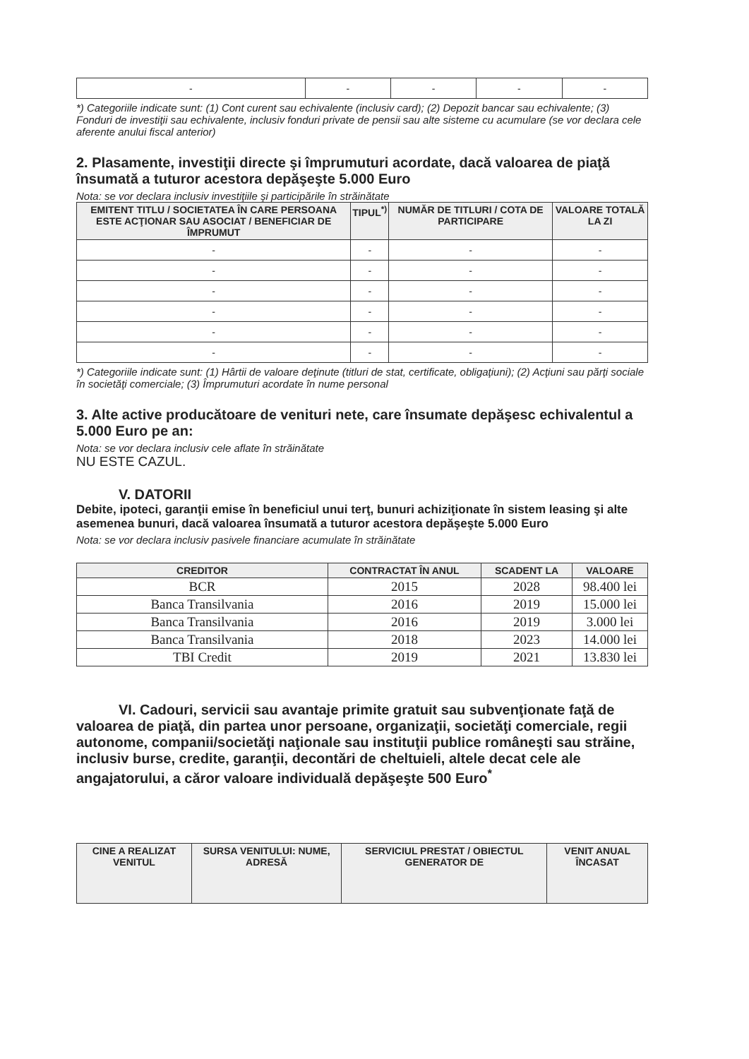| - | - | - | - | - |
*) Categoriile indicate sunt: (1) Cont curent sau echivalente (inclusiv card); (2) Depozit bancar sau echivalente; (3) Fonduri de investiţii sau echivalente, inclusiv fonduri private de pensii sau alte sisteme cu acumulare (se vor declara cele aferente anului fiscal anterior)
2. Plasamente, investiţii directe şi împrumuturi acordate, dacă valoarea de piaţă însumată a tuturor acestora depăşeşte 5.000 Euro
Nota: se vor declara inclusiv investiţiile şi participările în străinătate
| EMITENT TITLU / SOCIETATEA ÎN CARE PERSOANA ESTE ACŢIONAR SAU ASOCIAT / BENEFICIAR DE ÎMPRUMUT | TIPUL<sup>*)</sup> | NUMĂR DE TITLURI / COTA DE PARTICIPARE | VALOARE TOTALĂ LA ZI |
| --- | --- | --- | --- |
| - | - | - | - |
| - | - | - | - |
| - | - | - | - |
| - | - | - | - |
| - | - | - | - |
| - | - | - | - |
*) Categoriile indicate sunt: (1) Hârtii de valoare deţinute (titluri de stat, certificate, obligaţiuni); (2) Acţiuni sau părţi sociale în societăţi comerciale; (3) Împrumuturi acordate în nume personal
3. Alte active producătoare de venituri nete, care însumate depăşesc echivalentul a 5.000 Euro pe an:
Nota: se vor declara inclusiv cele aflate în străinătate
NU ESTE CAZUL.
V. DATORII
Debite, ipoteci, garanţii emise în beneficiul unui terţ, bunuri achiziţionate în sistem leasing şi alte asemenea bunuri, dacă valoarea însumată a tuturor acestora depăşeşte 5.000 Euro
Nota: se vor declara inclusiv pasivele financiare acumulate în străinătate
| CREDITOR | CONTRACTAT ÎN ANUL | SCADENT LA | VALOARE |
| --- | --- | --- | --- |
| BCR | 2015 | 2028 | 98.400 lei |
| Banca Transilvania | 2016 | 2019 | 15.000 lei |
| Banca Transilvania | 2016 | 2019 | 3.000 lei |
| Banca Transilvania | 2018 | 2023 | 14.000 lei |
| TBI Credit | 2019 | 2021 | 13.830 lei |
VI. Cadouri, servicii sau avantaje primite gratuit sau subvenţionate faţă de valoarea de piaţă, din partea unor persoane, organizaţii, societăţi comerciale, regii autonome, companii/societăţi naţionale sau instituţii publice româneşti sau străine, inclusiv burse, credite, garanţii, decontări de cheltuieli, altele decat cele ale angajatorului, a căror valoare individuală depăşeşte 500 Euro<sup>*</sup>
| CINE A REALIZAT VENITUL | SURSA VENITULUI: NUME, ADRESĂ | SERVICIUL PRESTAT / OBIECTUL GENERATOR DE | VENIT ANUAL ÎNCASAT |
| --- | --- | --- | --- |